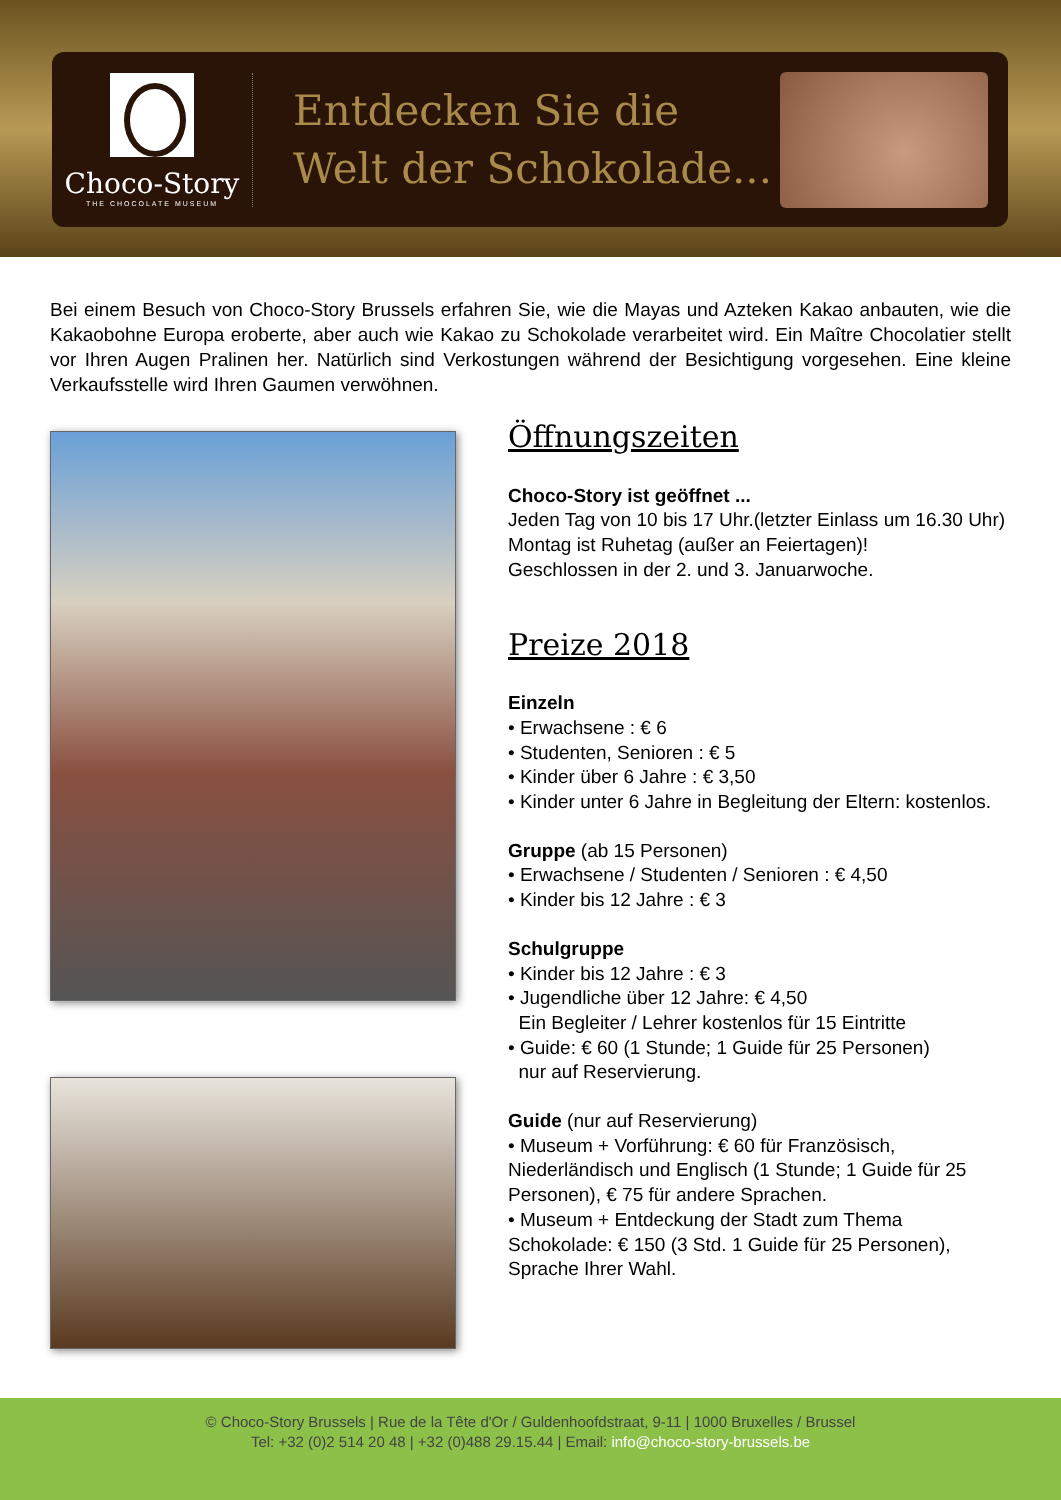Choco-Story
THE CHOCOLATE MUSEUM
Entdecken Sie die
Welt der Schokolade...
Bei einem Besuch von Choco-Story Brussels erfahren Sie, wie die Mayas und Azteken Kakao anbauten, wie die Kakaobohne Europa eroberte, aber auch wie Kakao zu Schokolade verarbeitet wird. Ein Maître Chocolatier stellt vor Ihren Augen Pralinen her. Natürlich sind Verkostungen während der Besichtigung vorgesehen. Eine kleine Verkaufsstelle wird Ihren Gaumen verwöhnen.
Öffnungszeiten
Choco-Story ist geöffnet ...
Jeden Tag von 10 bis 17 Uhr.(letzter Einlass um 16.30 Uhr) Montag ist Ruhetag (außer an Feiertagen)!
Geschlossen in der 2. und 3. Januarwoche.
Preize 2018
Einzeln
• Erwachsene : € 6
• Studenten, Senioren : € 5
• Kinder über 6 Jahre : € 3,50
• Kinder unter 6 Jahre in Begleitung der Eltern: kostenlos.
Gruppe (ab 15 Personen)
• Erwachsene / Studenten / Senioren : € 4,50
• Kinder bis 12 Jahre : € 3
Schulgruppe
• Kinder bis 12 Jahre : € 3
• Jugendliche über 12 Jahre: € 4,50
Ein Begleiter / Lehrer kostenlos für 15 Eintritte
• Guide: € 60 (1 Stunde; 1 Guide für 25 Personen)
nur auf Reservierung.
Guide (nur auf Reservierung)
• Museum + Vorführung: € 60 für Französisch, Niederländisch und Englisch (1 Stunde; 1 Guide für 25 Personen), € 75 für andere Sprachen.
• Museum + Entdeckung der Stadt zum Thema Schokolade: € 150 (3 Std. 1 Guide für 25 Personen), Sprache Ihrer Wahl.
© Choco-Story Brussels | Rue de la Tête d'Or / Guldenhoofdstraat, 9-11 | 1000 Bruxelles / Brussel
Tel: +32 (0)2 514 20 48 | +32 (0)488 29.15.44 | Email: info@choco-story-brussels.be